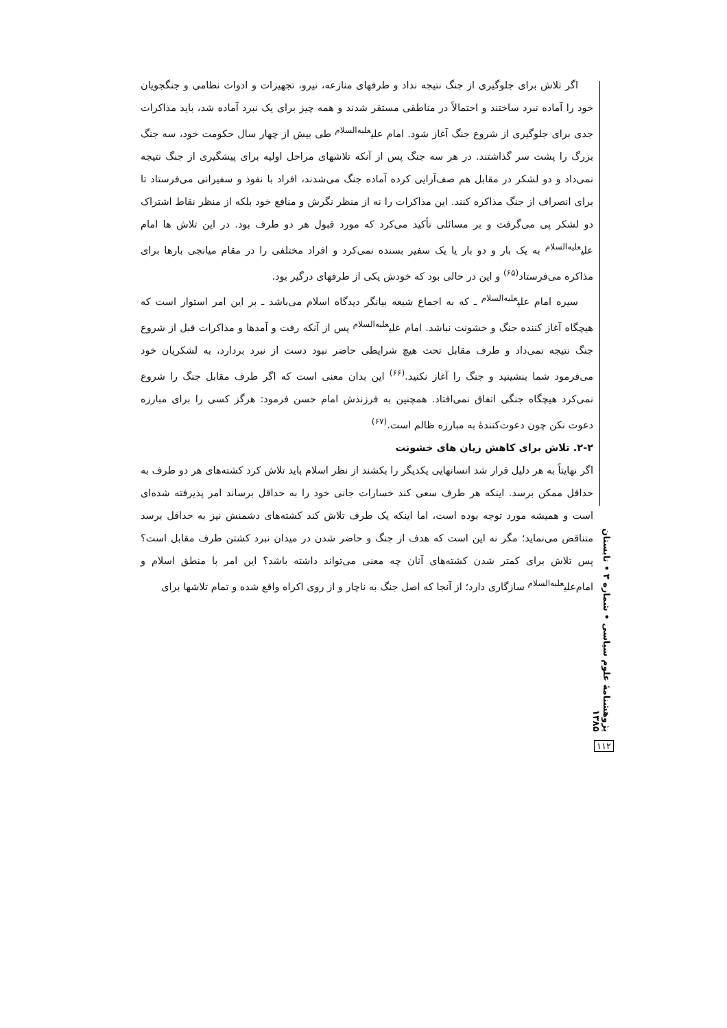اگر تلاش برای جلوگیری از جنگ نتیجه نداد و طرفهای منازعه، نیرو، تجهیزات و ادوات نظامی و جنگجویان خود را آماده نبرد ساختند و احتمالاً در مناطقی مستقر شدند و همه چیز برای یک نبرد آماده شد، باید مذاکرات جدی برای جلوگیری از شروع جنگ آغاز شود. امام علی<sup>علیه‌السلام</sup> طی بیش از چهار سال حکومت خود، سه جنگ بزرگ را پشت سر گذاشتند. در هر سه جنگ پس از آنکه تلاشهای مراحل اولیه برای پیشگیری از جنگ نتیجه نمی‌داد و دو لشکر در مقابل هم صف‌آرایی کرده آماده جنگ می‌شدند، افراد با نفوذ و سفیرانی می‌فرستاد تا برای انصراف از جنگ مذاکره کنند. این مذاکرات را نه از منظر نگرش و منافع خود بلکه از منظر نقاط اشتراک دو لشکر پی می‌گرفت و بر مسائلی تأکید می‌کرد که مورد قبول هر دو طرف بود. در این تلاش ها امام علی<sup>علیه‌السلام</sup> به یک بار و دو بار یا یک سفیر بسنده نمی‌کرد و افراد مختلفی را در مقام میانجی بارها برای مذاکره می‌فرستاد<sup>(۶۵)</sup> و این در حالی بود که خودش یکی از طرفهای درگیر بود.
سیره امام علی<sup>علیه‌السلام</sup> ـ که به اجماع شیعه بیانگر دیدگاه اسلام می‌باشد ـ بر این امر استوار است که هیچگاه آغاز کننده جنگ و خشونت نباشد. امام علی<sup>علیه‌السلام</sup> پس از آنکه رفت و آمدها و مذاکرات قبل از شروع جنگ نتیجه نمی‌داد و طرف مقابل تحت هیچ شرایطی حاضر نبود دست از نبرد بردارد، به لشکریان خود می‌فرمود شما بنشینید و جنگ را آغاز نکنید.<sup>(۶۶)</sup> این بدان معنی است که اگر طرف مقابل جنگ را شروع نمی‌کرد هیچگاه جنگی اتفاق نمی‌افتاد. همچنین به فرزندش امام حسن فرمود: هرگز کسی را برای مبارزه دعوت نکن چون دعوت‌کنندهٔ به مبارزه ظالم است.<sup>(۶۷)</sup>
۲-۲. تلاش برای کاهش زیان های خشونت
اگر نهایتاً به هر دلیل قرار شد انسانهایی یکدیگر را بکشند از نظر اسلام باید تلاش کرد کشته‌های هر دو طرف به حداقل ممکن برسد. اینکه هر طرف سعی کند خسارات جانی خود را به حداقل برساند امر پذیرفته شده‌ای است و همیشه مورد توجه بوده است، اما اینکه یک طرف تلاش کند کشته‌های دشمنش نیز به حداقل برسد متناقض می‌نماید؛ مگر نه این است که هدف از جنگ و حاضر شدن در میدان نبرد کشتن طرف مقابل است؟ پس تلاش برای کمتر شدن کشته‌های آنان چه معنی می‌تواند داشته باشد؟ این امر با منطق اسلام و امام‌علی<sup>علیه‌السلام</sup> سازگاری دارد؛ از آنجا که اصل جنگ به ناچار و از روی اکراه واقع شده و تمام تلاشها برای
پژوهشنامهٔ علوم سیاسی • شماره ۳ • تابستان ۱۳۸۵
۱۱۲